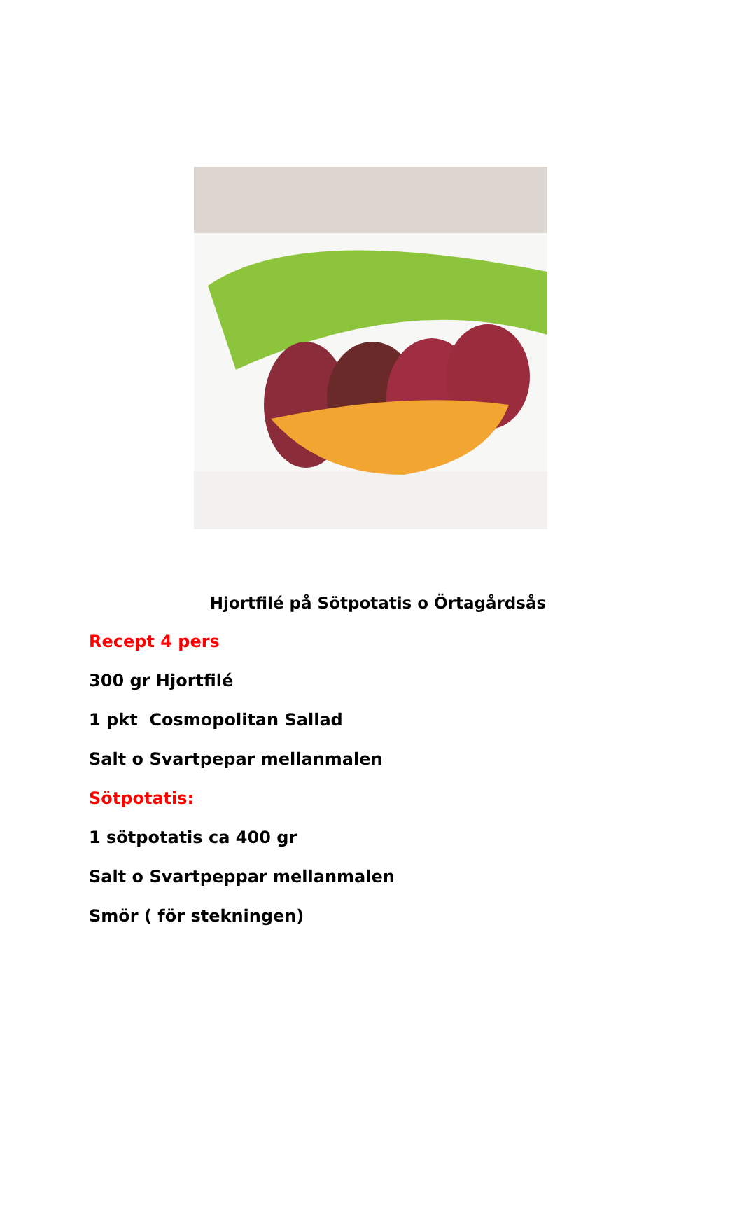Hjortfilé på Sötpotatis o Örtagårdsås
Recept 4 pers
300 gr Hjortfilé
1 pkt Cosmopolitan Sallad
Salt o Svartpepar mellanmalen
Sötpotatis:
1 sötpotatis ca 400 gr
Salt o Svartpeppar mellanmalen
Smör ( för stekningen)